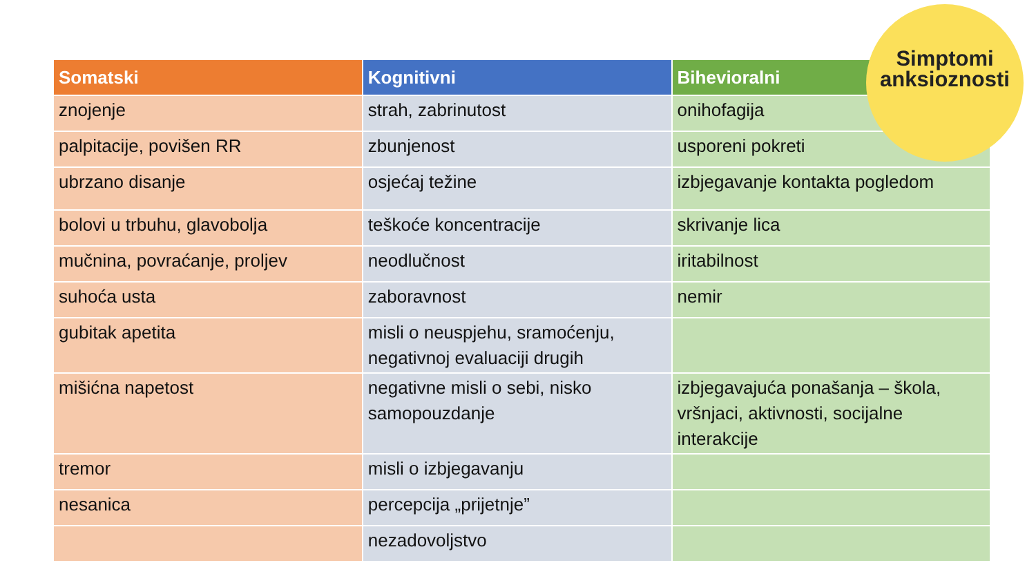| Somatski | Kognitivni | Bihevioralni |
| --- | --- | --- |
| znojenje | strah, zabrinutost | onihofagija |
| palpitacije, povišen RR | zbunjenost | usporeni pokreti |
| ubrzano disanje | osjećaj težine | izbjegavanje kontakta pogledom |
| bolovi u trbuhu, glavobolja | teškoće koncentracije | skrivanje lica |
| mučnina, povraćanje, proljev | neodlučnost | iritabilnost |
| suhoća usta | zaboravnost | nemir |
| gubitak apetita | misli o neuspjehu, sramoćenju, negativnoj evaluaciji drugih | |
| mišićna napetost | negativne misli o sebi, nisko samopouzdanje | izbjegavajuća ponašanja – škola, vršnjaci, aktivnosti, socijalne interakcije |
| tremor | misli o izbjegavanju | |
| nesanica | percepcija „prijetnje” | |
| | nezadovoljstvo | |
Simptomi
anksioznosti